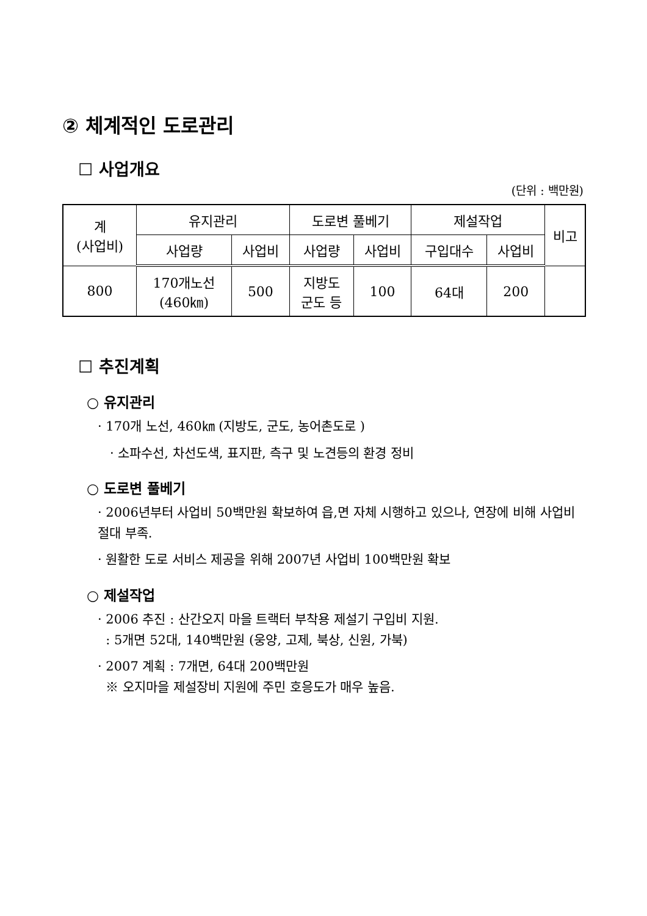② 체계적인 도로관리
☐ 사업개요
(단위 : 백만원)
| 계 (사업비) | 유지관리 | | 도로변 풀베기 | | 제설작업 | | 비고 |
| --- | --- | --- | --- | --- | --- | --- | --- |
| | 사업량 | 사업비 | 사업량 | 사업비 | 구입대수 | 사업비 | |
| 800 | 170개노선 (460㎞) | 500 | 지방도 군도 등 | 100 | 64대 | 200 | |
☐ 추진계획
○ 유지관리
· 170개 노선, 460㎞ (지방도, 군도, 농어촌도로 )
· 소파수선, 차선도색, 표지판, 측구 및 노견등의 환경 정비
○ 도로변 풀베기
· 2006년부터 사업비 50백만원 확보하여 읍,면 자체 시행하고 있으나, 연장에 비해 사업비 절대 부족.
· 원활한 도로 서비스 제공을 위해 2007년 사업비 100백만원 확보
○ 제설작업
· 2006 추진 : 산간오지 마을 트랙터 부착용 제설기 구입비 지원.
: 5개면 52대, 140백만원 (웅양, 고제, 북상, 신원, 가북)
· 2007 계획 : 7개면, 64대 200백만원
※ 오지마을 제설장비 지원에 주민 호응도가 매우 높음.